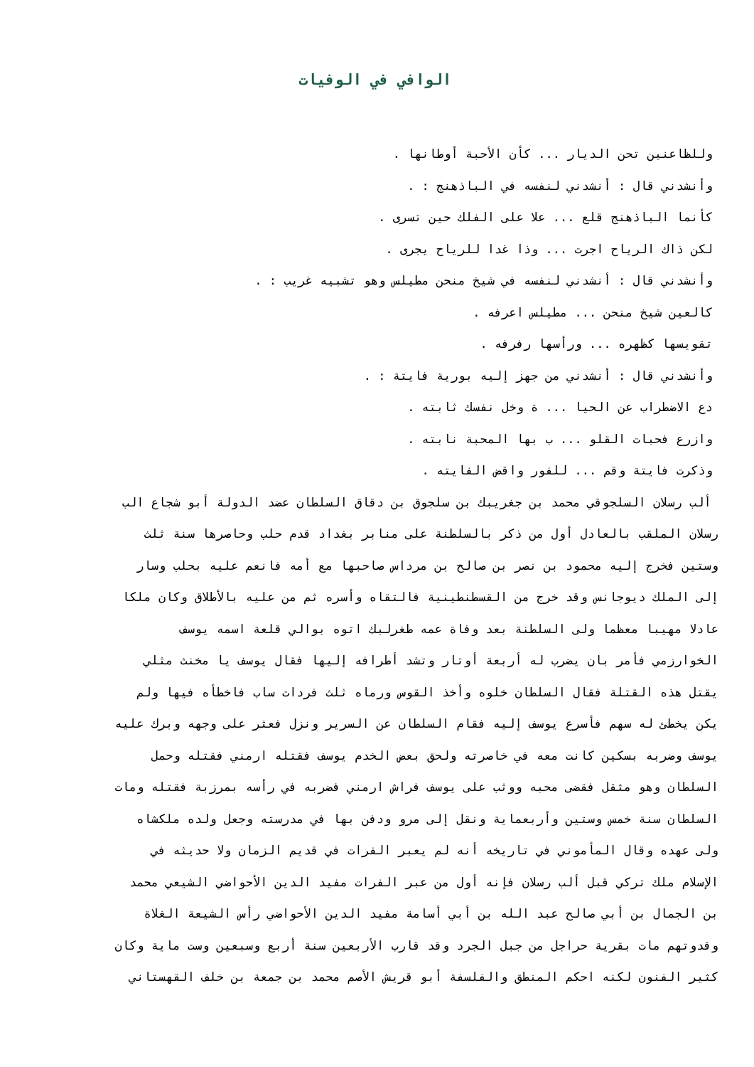الوافي في الوفيات
وللظاعنين تحن الديار ... كأن الأحبة أوطانها .
وأنشدني قال : أنشدني لنفسه في الباذهنج : .
كأنما الباذهنج قلع ... علا على الفلك حين تسرى .
لكن ذاك الرياح اجرت ... وذا غدا للرياح يجرى .
وأنشدني قال : أنشدني لنفسه في شيخ منحن مطيلس وهو تشبيه غريب : .
كالعين شيخ منحن ... مطيلس اعرفه .
تقويسها كظهره ... ورأسها رفرفه .
وأنشدني قال : أنشدني من جهز إليه بورية فايتة : .
دع الاضطراب عن الحيا ... ة وخل نفسك ثابته .
وازرع فحبات القلو ... ب بها المحبة نابته .
وذكرت فايتة وقم ... للفور واقض الفايته .
ألب رسلان السلجوقي محمد بن جغريبك بن سلجوق بن دقاق السلطان عضد الدولة أبو شجاع الب
رسلان الملقب بالعادل أول من ذكر بالسلطنة على منابر بغداد قدم حلب وحاصرها سنة ثلث
وستين فخرج إليه محمود بن نصر بن صالح بن مرداس صاحبها مع أمه فانعم عليه بحلب وسار
إلى الملك ديوجانس وقد خرج من القسطنطينية فالتقاه وأسره ثم من عليه بالأطلاق وكان ملكا
عادلا مهيبا معظما ولى السلطنة بعد وفاة عمه طغرلبك اتوه بوالي قلعة اسمه يوسف
الخوارزمي فأمر بان يضرب له أربعة أوتار وتشد أطرافه إليها فقال يوسف يا مخنث مثلي
يقتل هذه القتلة فقال السلطان خلوه وأخذ القوس ورماه ثلث فردات ساب فاخطأه فيها ولم
يكن يخطئ له سهم فأسرع يوسف إليه فقام السلطان عن السرير ونزل فعثر على وجهه وبرك عليه
يوسف وضربه بسكين كانت معه في خاصرته ولحق بعض الخدم يوسف فقتله ارمني فقتله وحمل
السلطان وهو مثقل فقضى محبه ووثب على يوسف فراش ارمني فضربه في رأسه بمرزبة فقتله ومات
السلطان سنة خمس وستين وأربعماية ونقل إلى مرو ودفن بها في مدرسته وجعل ولده ملكشاه
ولى عهده وقال المأموني في تاريخه أنه لم يعبر الفرات في قديم الزمان ولا حديثه في
الإسلام ملك تركي قبل ألب رسلان فإنه أول من عبر الفرات مفيد الدين الأحواضي الشيعي محمد
بن الجمال بن أبي صالح عبد الله بن أبي أسامة مفيد الدين الأحواضي رأس الشيعة الغلاة
وقدوتهم مات بقرية حراجل من جبل الجرد وقد قارب الأربعين سنة أربع وسبعين وست ماية وكان
كثير الفنون لكنه احكم المنطق والفلسفة أبو قريش الأصم محمد بن جمعة بن خلف القهستاني